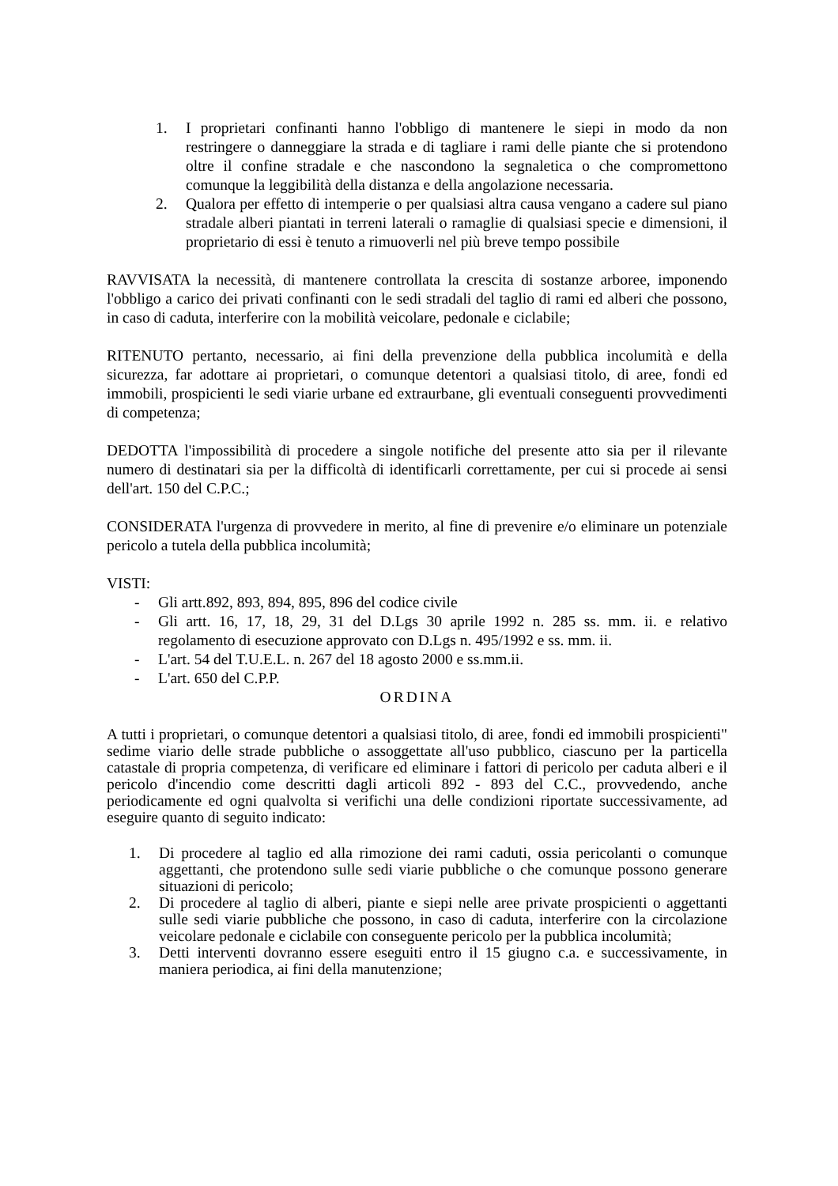1. I proprietari confinanti hanno l'obbligo di mantenere le siepi in modo da non restringere o danneggiare la strada e di tagliare i rami delle piante che si protendono oltre il confine stradale e che nascondono la segnaletica o che compromettono comunque la leggibilità della distanza e della angolazione necessaria.
2. Qualora per effetto di intemperie o per qualsiasi altra causa vengano a cadere sul piano stradale alberi piantati in terreni laterali o ramaglie di qualsiasi specie e dimensioni, il proprietario di essi è tenuto a rimuoverli nel più breve tempo possibile
RAVVISATA la necessità, di mantenere controllata la crescita di sostanze arboree, imponendo l'obbligo a carico dei privati confinanti con le sedi stradali del taglio di rami ed alberi che possono, in caso di caduta, interferire con la mobilità veicolare, pedonale e ciclabile;
RITENUTO pertanto, necessario, ai fini della prevenzione della pubblica incolumità e della sicurezza, far adottare ai proprietari, o comunque detentori a qualsiasi titolo, di aree, fondi ed immobili, prospicienti le sedi viarie urbane ed extraurbane, gli eventuali conseguenti provvedimenti di competenza;
DEDOTTA l'impossibilità di procedere a singole notifiche del presente atto sia per il rilevante numero di destinatari sia per la difficoltà di identificarli correttamente, per cui si procede ai sensi dell'art. 150 del C.P.C.;
CONSIDERATA l'urgenza di provvedere in merito, al fine di prevenire e/o eliminare un potenziale pericolo a tutela della pubblica incolumità;
VISTI:
- Gli artt.892, 893, 894, 895, 896 del codice civile
- Gli artt. 16, 17, 18, 29, 31 del D.Lgs 30 aprile 1992 n. 285 ss. mm. ii. e relativo regolamento di esecuzione approvato con D.Lgs n. 495/1992 e ss. mm. ii.
- L'art. 54 del T.U.E.L. n. 267 del 18 agosto 2000 e ss.mm.ii.
- L'art. 650 del C.P.P.
ORDINA
A tutti i proprietari, o comunque detentori a qualsiasi titolo, di aree, fondi ed immobili prospicienti" sedime viario delle strade pubbliche o assoggettate all'uso pubblico, ciascuno per la particella catastale di propria competenza, di verificare ed eliminare i fattori di pericolo per caduta alberi e il pericolo d'incendio come descritti dagli articoli 892 - 893 del C.C., provvedendo, anche periodicamente ed ogni qualvolta si verifichi una delle condizioni riportate successivamente, ad eseguire quanto di seguito indicato:
1. Di procedere al taglio ed alla rimozione dei rami caduti, ossia pericolanti o comunque aggettanti, che protendono sulle sedi viarie pubbliche o che comunque possono generare situazioni di pericolo;
2. Di procedere al taglio di alberi, piante e siepi nelle aree private prospicienti o aggettanti sulle sedi viarie pubbliche che possono, in caso di caduta, interferire con la circolazione veicolare pedonale e ciclabile con conseguente pericolo per la pubblica incolumità;
3. Detti interventi dovranno essere eseguiti entro il 15 giugno c.a. e successivamente, in maniera periodica, ai fini della manutenzione;